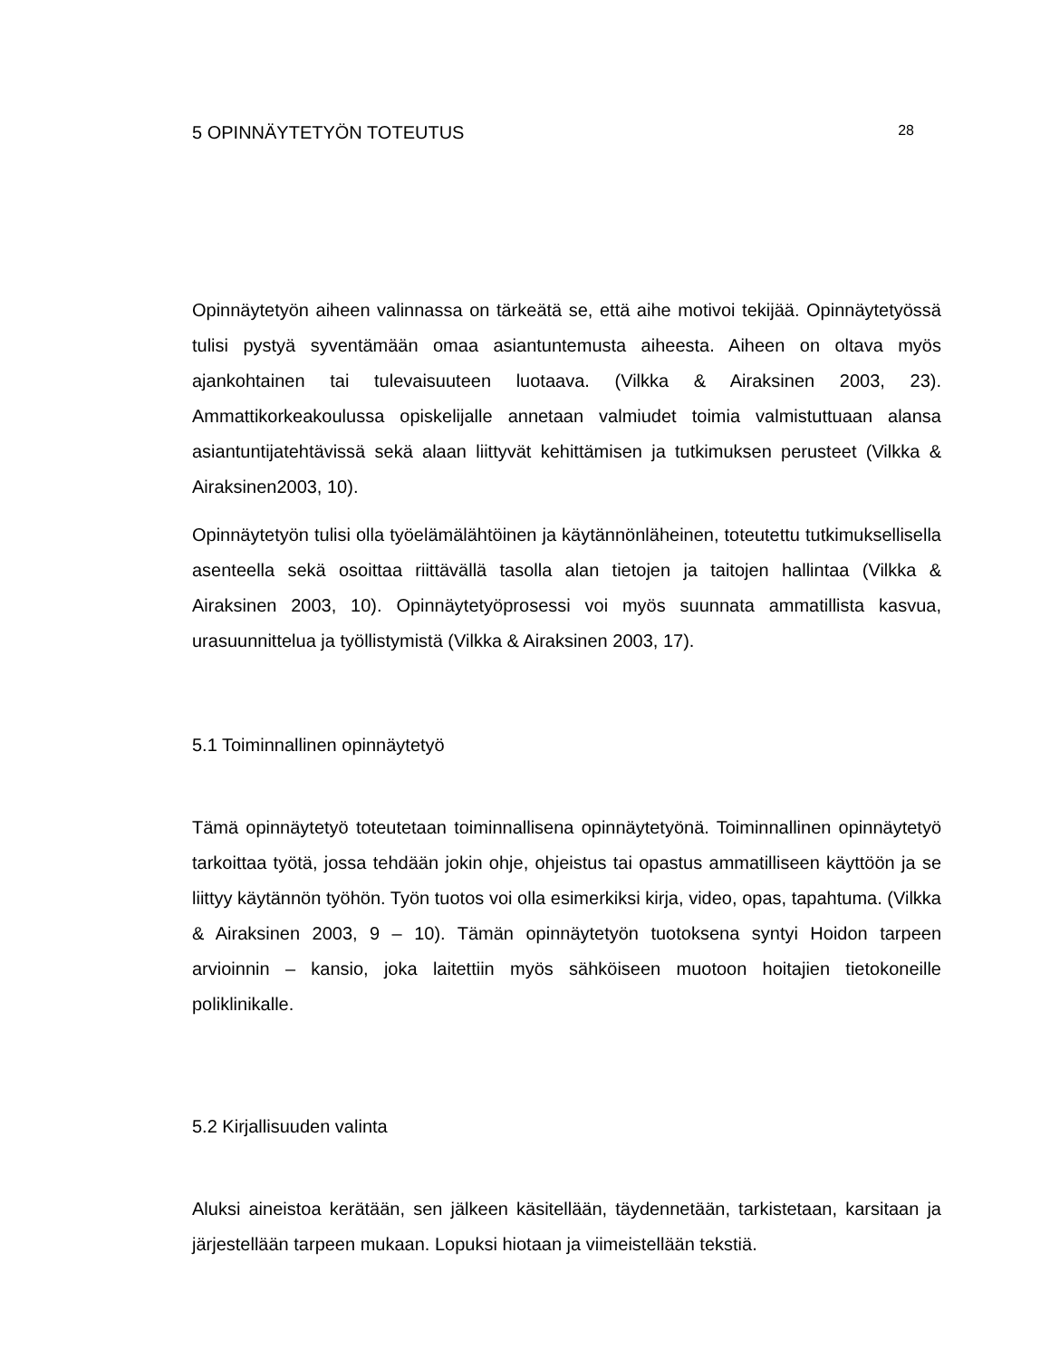5 OPINNÄYTETYÖN TOTEUTUS 28
Opinnäytetyön aiheen valinnassa on tärkeätä se, että aihe motivoi tekijää. Opinnäytetyössä tulisi pystyä syventämään omaa asiantuntemusta aiheesta. Aiheen on oltava myös ajankohtainen tai tulevaisuuteen luotaava. (Vilkka & Airaksinen 2003, 23). Ammattikorkeakoulussa opiskelijalle annetaan valmiudet toimia valmistuttuaan alansa asiantuntijatehtävissä sekä alaan liittyvät kehittämisen ja tutkimuksen perusteet (Vilkka & Airaksinen2003, 10).
Opinnäytetyön tulisi olla työelämälähtöinen ja käytännönläheinen, toteutettu tutkimuksellisella asenteella sekä osoittaa riittävällä tasolla alan tietojen ja taitojen hallintaa (Vilkka & Airaksinen 2003, 10). Opinnäytetyöprosessi voi myös suunnata ammatillista kasvua, urasuunnittelua ja työllistymistä (Vilkka & Airaksinen 2003, 17).
5.1 Toiminnallinen opinnäytetyö
Tämä opinnäytetyö toteutetaan toiminnallisena opinnäytetyönä. Toiminnallinen opinnäytetyö tarkoittaa työtä, jossa tehdään jokin ohje, ohjeistus tai opastus ammatilliseen käyttöön ja se liittyy käytännön työhön. Työn tuotos voi olla esimerkiksi kirja, video, opas, tapahtuma. (Vilkka & Airaksinen 2003, 9 – 10). Tämän opinnäytetyön tuotoksena syntyi Hoidon tarpeen arvioinnin – kansio, joka laitettiin myös sähköiseen muotoon hoitajien tietokoneille poliklinikalle.
5.2 Kirjallisuuden valinta
Aluksi aineistoa kerätään, sen jälkeen käsitellään, täydennetään, tarkistetaan, karsitaan ja järjestellään tarpeen mukaan. Lopuksi hiotaan ja viimeistellään tekstiä.